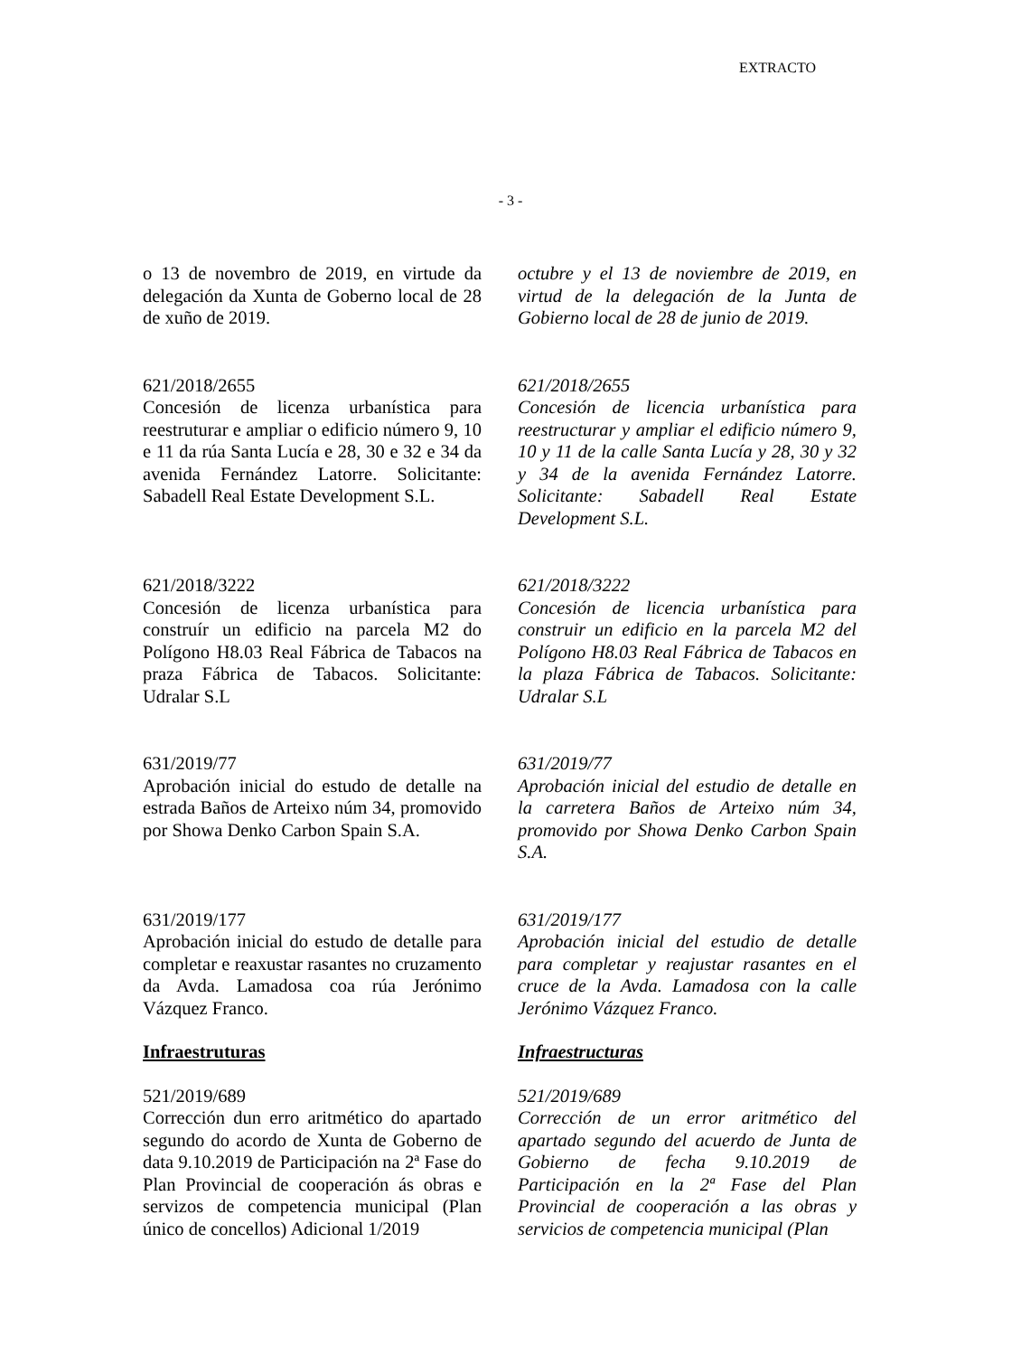EXTRACTO
- 3 -
o 13 de novembro de 2019, en virtude da delegación da Xunta de Goberno local de 28 de xuño de 2019.
octubre y el 13 de noviembre de 2019, en virtud de la delegación de la Junta de Gobierno local de 28 de junio de 2019.
621/2018/2655
Concesión de licenza urbanística para reestruturar e ampliar o edificio número 9, 10 e 11 da rúa Santa Lucía e 28, 30 e 32 e 34 da avenida Fernández Latorre. Solicitante: Sabadell Real Estate Development S.L.
621/2018/2655
Concesión de licencia urbanística para reestructurar y ampliar el edificio número 9, 10 y 11 de la calle Santa Lucía y 28, 30 y 32 y 34 de la avenida Fernández Latorre. Solicitante: Sabadell Real Estate Development S.L.
621/2018/3222
Concesión de licenza urbanística para construír un edificio na parcela M2 do Polígono H8.03 Real Fábrica de Tabacos na praza Fábrica de Tabacos. Solicitante: Udralar S.L
621/2018/3222
Concesión de licencia urbanística para construir un edificio en la parcela M2 del Polígono H8.03 Real Fábrica de Tabacos en la plaza Fábrica de Tabacos. Solicitante: Udralar S.L
631/2019/77
Aprobación inicial do estudo de detalle na estrada Baños de Arteixo núm 34, promovido por Showa Denko Carbon Spain S.A.
631/2019/77
Aprobación inicial del estudio de detalle en la carretera Baños de Arteixo núm 34, promovido por Showa Denko Carbon Spain S.A.
631/2019/177
Aprobación inicial do estudo de detalle para completar e reaxustar rasantes no cruzamento da Avda. Lamadosa coa rúa Jerónimo Vázquez Franco.
631/2019/177
Aprobación inicial del estudio de detalle para completar y reajustar rasantes en el cruce de la Avda. Lamadosa con la calle Jerónimo Vázquez Franco.
Infraestruturas
Infraestructuras
521/2019/689
Corrección dun erro aritmético do apartado segundo do acordo de Xunta de Goberno de data 9.10.2019 de Participación na 2ª Fase do Plan Provincial de cooperación ás obras e servizos de competencia municipal (Plan único de concellos) Adicional 1/2019
521/2019/689
Corrección de un error aritmético del apartado segundo del acuerdo de Junta de Gobierno de fecha 9.10.2019 de Participación en la 2ª Fase del Plan Provincial de cooperación a las obras y servicios de competencia municipal (Plan